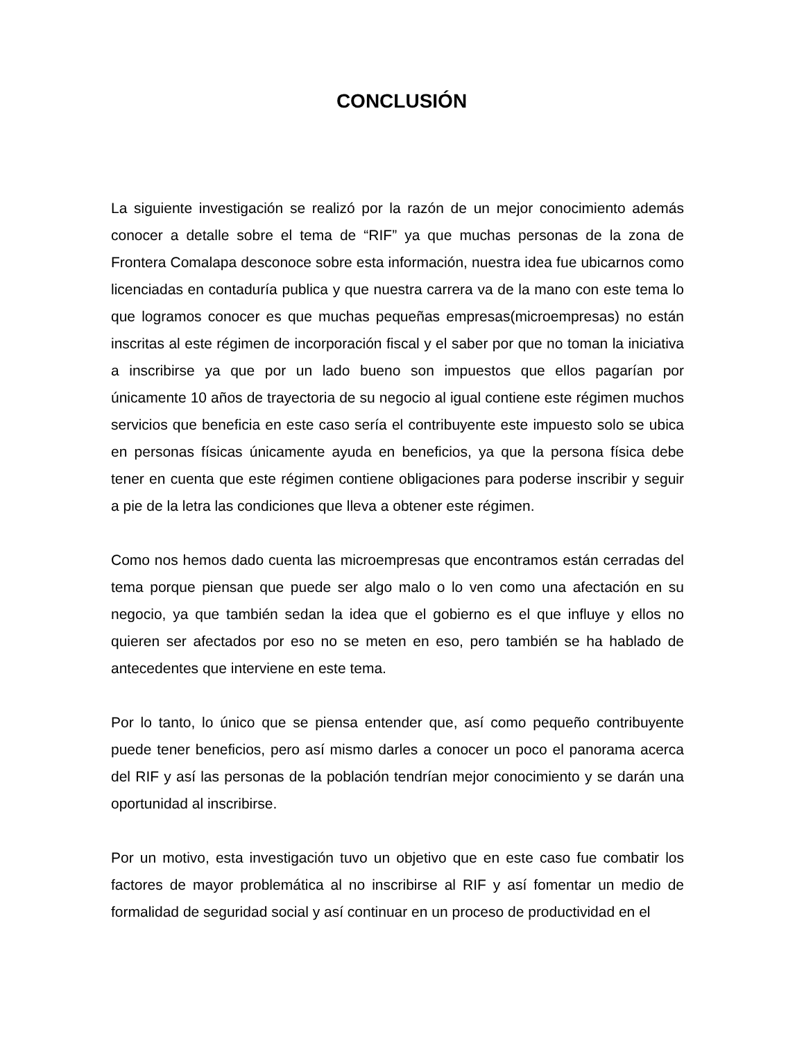CONCLUSIÓN
La siguiente investigación se realizó por la razón de un mejor conocimiento además conocer a detalle sobre el tema de “RIF” ya que muchas personas de la zona de Frontera Comalapa desconoce sobre esta información, nuestra idea fue ubicarnos como licenciadas en contaduría publica y que nuestra carrera va de la mano con este tema lo que logramos conocer es que muchas pequeñas empresas(microempresas) no están inscritas al este régimen de incorporación fiscal y el saber por que no toman la iniciativa a inscribirse ya que por un lado bueno son impuestos que ellos pagarían por únicamente 10 años de trayectoria de su negocio al igual contiene este régimen muchos servicios que beneficia en este caso sería el contribuyente este impuesto solo se ubica en personas físicas únicamente ayuda en beneficios, ya que la persona física debe tener en cuenta que este régimen contiene obligaciones para poderse inscribir y seguir a pie de la letra las condiciones que lleva a obtener este régimen.
Como nos hemos dado cuenta las microempresas que encontramos están cerradas del tema porque piensan que puede ser algo malo o lo ven como una afectación en su negocio, ya que también sedan la idea que el gobierno es el que influye y ellos no quieren ser afectados por eso no se meten en eso, pero también se ha hablado de antecedentes que interviene en este tema.
Por lo tanto, lo único que se piensa entender que, así como pequeño contribuyente puede tener beneficios, pero así mismo darles a conocer un poco el panorama acerca del RIF y así las personas de la población tendrían mejor conocimiento y se darán una oportunidad al inscribirse.
Por un motivo, esta investigación tuvo un objetivo que en este caso fue combatir los factores de mayor problemática al no inscribirse al RIF y así fomentar un medio de formalidad de seguridad social y así continuar en un proceso de productividad en el